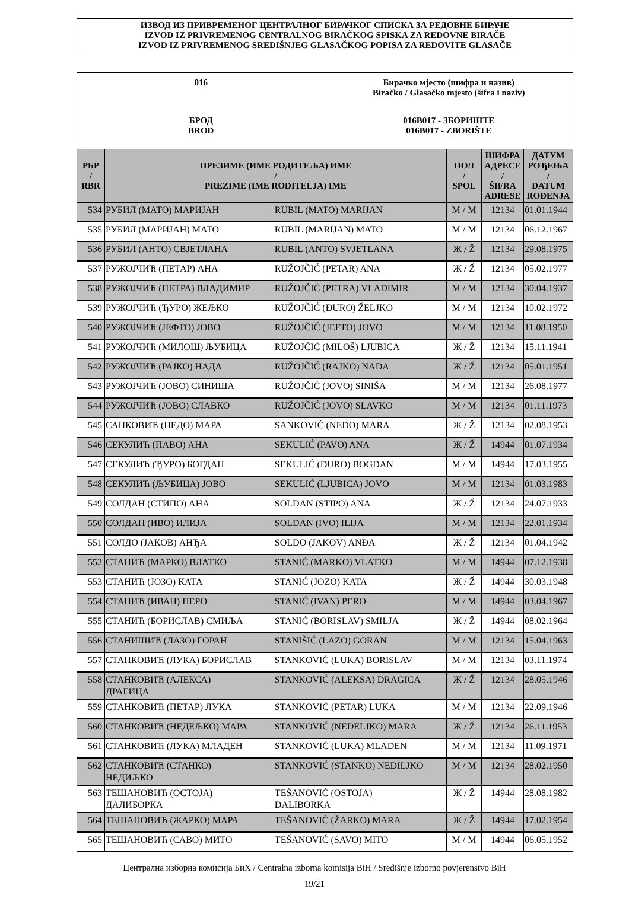ИЗВОД ИЗ ПРИВРЕМЕНОГ ЦЕНТРАЛНОГ БИРАЧКОГ СПИСКА ЗА РЕДОВНЕ БИРАЧЕ
IZVOD IZ PRIVREMENOG CENTRALNOG BIRAČKOG SPISKA ZA REDOVNE BIRAČE
IZVOD IZ PRIVREMENOG SREDIŠNJEG GLASAČKOG POPISA ZA REDOVITE GLASAČE
016 Бирачко мјесто (шифра и назив)
Biračko / Glasačko mjesto (šifra i naziv)
БРОД
BROD
016B017 - ЗБОРИШТЕ
016B017 - ZBORIŠTE
| РБР / RBR | ПРЕЗИМЕ (ИМЕ РОДИТЕЉА) ИМЕ / PREZIME (IME RODITELJA) IME | | ПОЛ / SPOL | ШИФРА АДРЕСЕ / ŠIFRA ADRESE | ДАТУМ РОЂЕЊА / DATUM ROĐENJA |
| --- | --- | --- | --- | --- | --- |
| 534 | РУБИЛ (МАТО) МАРИЈАН | RUBIL (MATO) MARIJAN | М / M | 12134 | 01.01.1944 |
| 535 | РУБИЛ (МАРИЈАН) МАТО | RUBIL (MARIJAN) MATO | М / M | 12134 | 06.12.1967 |
| 536 | РУБИЛ (АНТО) СВЈЕТЛАНА | RUBIL (ANTO) SVJETLANA | Ж / Ž | 12134 | 29.08.1975 |
| 537 | РУЖОЈЧИЋ (ПЕТАР) АНА | RUŽOJČIĆ (PETAR) ANA | Ж / Ž | 12134 | 05.02.1977 |
| 538 | РУЖОЈЧИЋ (ПЕТРА) ВЛАДИМИР | RUŽOJČIĆ (PETRA) VLADIMIR | М / M | 12134 | 30.04.1937 |
| 539 | РУЖОЈЧИЋ (ЂУРО) ЖЕЉКО | RUŽOJČIĆ (ĐURO) ŽELJKO | М / M | 12134 | 10.02.1972 |
| 540 | РУЖОЈЧИЋ (ЈЕФТО) ЈОВО | RUŽOJČIĆ (JEFTO) JOVO | М / M | 12134 | 11.08.1950 |
| 541 | РУЖОЈЧИЋ (МИЛОШ) ЉУБИЦА | RUŽOJČIĆ (MILOŠ) LJUBICA | Ж / Ž | 12134 | 15.11.1941 |
| 542 | РУЖОЈЧИЋ (РАЈКО) НАДА | RUŽOJČIĆ (RAJKO) NADA | Ж / Ž | 12134 | 05.01.1951 |
| 543 | РУЖОЈЧИЋ (ЈОВО) СИНИША | RUŽOJČIĆ (JOVO) SINIŠA | М / M | 12134 | 26.08.1977 |
| 544 | РУЖОЈЧИЋ (ЈОВО) СЛАВКО | RUŽOJČIĆ (JOVO) SLAVKO | М / M | 12134 | 01.11.1973 |
| 545 | САНКОВИЋ (НЕДО) МАРА | SANKOVIĆ (NEDO) MARA | Ж / Ž | 12134 | 02.08.1953 |
| 546 | СЕКУЛИЋ (ПАВО) АНА | SEKULIĆ (PAVO) ANA | Ж / Ž | 14944 | 01.07.1934 |
| 547 | СЕКУЛИЋ (ЂУРО) БОГДАН | SEKULIĆ (ĐURO) BOGDAN | М / M | 14944 | 17.03.1955 |
| 548 | СЕКУЛИЋ (ЉУБИЦА) ЈОВО | SEKULIĆ (LJUBICA) JOVO | М / M | 12134 | 01.03.1983 |
| 549 | СОЛДАН (СТИПО) АНА | SOLDAN (STIPO) ANA | Ж / Ž | 12134 | 24.07.1933 |
| 550 | СОЛДАН (ИВО) ИЛИЈА | SOLDAN (IVO) ILIJA | М / M | 12134 | 22.01.1934 |
| 551 | СОЛДО (ЈАКОВ) АНЂА | SOLDO (JAKOV) ANĐA | Ж / Ž | 12134 | 01.04.1942 |
| 552 | СТАНИЋ (МАРКО) ВЛАТКО | STANIĆ (MARKO) VLATKO | М / M | 14944 | 07.12.1938 |
| 553 | СТАНИЋ (ЈОЗО) КАТА | STANIĆ (JOZO) KATA | Ж / Ž | 14944 | 30.03.1948 |
| 554 | СТАНИЋ (ИВАН) ПЕРО | STANIĆ (IVAN) PERO | М / M | 14944 | 03.04.1967 |
| 555 | СТАНИЋ (БОРИСЛАВ) СМИЉА | STANIĆ (BORISLAV) SMILJA | Ж / Ž | 14944 | 08.02.1964 |
| 556 | СТАНИШИЋ (ЛАЗО) ГОРАН | STANIŠIĆ (LAZO) GORAN | М / M | 12134 | 15.04.1963 |
| 557 | СТАНКОВИЋ (ЛУКА) БОРИСЛАВ | STANKOVIĆ (LUKA) BORISLAV | М / M | 12134 | 03.11.1974 |
| 558 | СТАНКОВИЋ (АЛЕКСА) ДРАГИЦА | STANKOVIĆ (ALEKSA) DRAGICA | Ж / Ž | 12134 | 28.05.1946 |
| 559 | СТАНКОВИЋ (ПЕТАР) ЛУКА | STANKOVIĆ (PETAR) LUKA | М / M | 12134 | 22.09.1946 |
| 560 | СТАНКОВИЋ (НЕДЕЉКО) МАРА | STANKOVIĆ (NEDELJKO) MARA | Ж / Ž | 12134 | 26.11.1953 |
| 561 | СТАНКОВИЋ (ЛУКА) МЛАДЕН | STANKOVIĆ (LUKA) MLADEN | М / M | 12134 | 11.09.1971 |
| 562 | СТАНКОВИЋ (СТАНКО) НЕДИЉКО | STANKOVIĆ (STANKO) NEDILJKO | М / M | 12134 | 28.02.1950 |
| 563 | ТЕШАНОВИЋ (ОСТОЈА) ДАЛИБОРКА | TEŠANOVIĆ (OSTOJA) DALIBORKA | Ж / Ž | 14944 | 28.08.1982 |
| 564 | ТЕШАНОВИЋ (ЖАРКО) МАРА | TEŠANOVIĆ (ŽARKO) MARA | Ж / Ž | 14944 | 17.02.1954 |
| 565 | ТЕШАНОВИЋ (САВО) МИТО | TEŠANOVIĆ (SAVO) MITO | М / M | 14944 | 06.05.1952 |
Централна изборна комисија БиХ / Centralna izborna komisija BiH / Središnje izborno povjerenstvo BiH
19/21